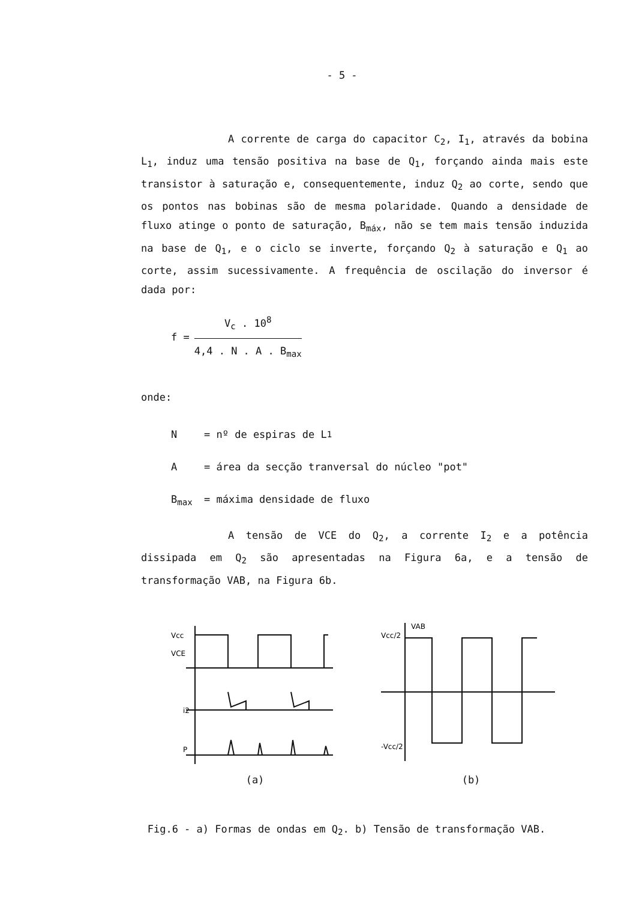- 5 -
A corrente de carga do capacitor C<sub>2</sub>, I<sub>1</sub>, através da bobina L<sub>1</sub>, induz uma tensão positiva na base de Q<sub>1</sub>, forçando ainda mais este transistor à saturação e, consequentemente, induz Q<sub>2</sub> ao corte, sendo que os pontos nas bobinas são de mesma polaridade. Quando a densidade de fluxo atinge o ponto de saturação, B<sub>máx</sub>, não se tem mais tensão induzida na base de Q<sub>1</sub>, e o ciclo se inverte, forçando Q<sub>2</sub> à saturação e Q<sub>1</sub> ao corte, assim sucessivamente. A frequência de oscilação do inversor é dada por:
f =
V<sub>c</sub> . 10<sup>8</sup>
4,4 . N . A . B<sub>max</sub>
onde:
N = nº de espiras de L<sub>1</sub>
A = área da secção tranversal do núcleo "pot"
B<sub>max</sub> = máxima densidade de fluxo
A tensão de VCE do Q<sub>2</sub>, a corrente I<sub>2</sub> e a potência dissipada em Q<sub>2</sub> são apresentadas na Figura 6a, e a tensão de transformação VAB, na Figura 6b.
Vcc
VCE
i2
P
(a)
VAB
Vcc/2
-Vcc/2
(b)
Fig.6 - a) Formas de ondas em Q<sub>2</sub>. b) Tensão de transformação VAB.